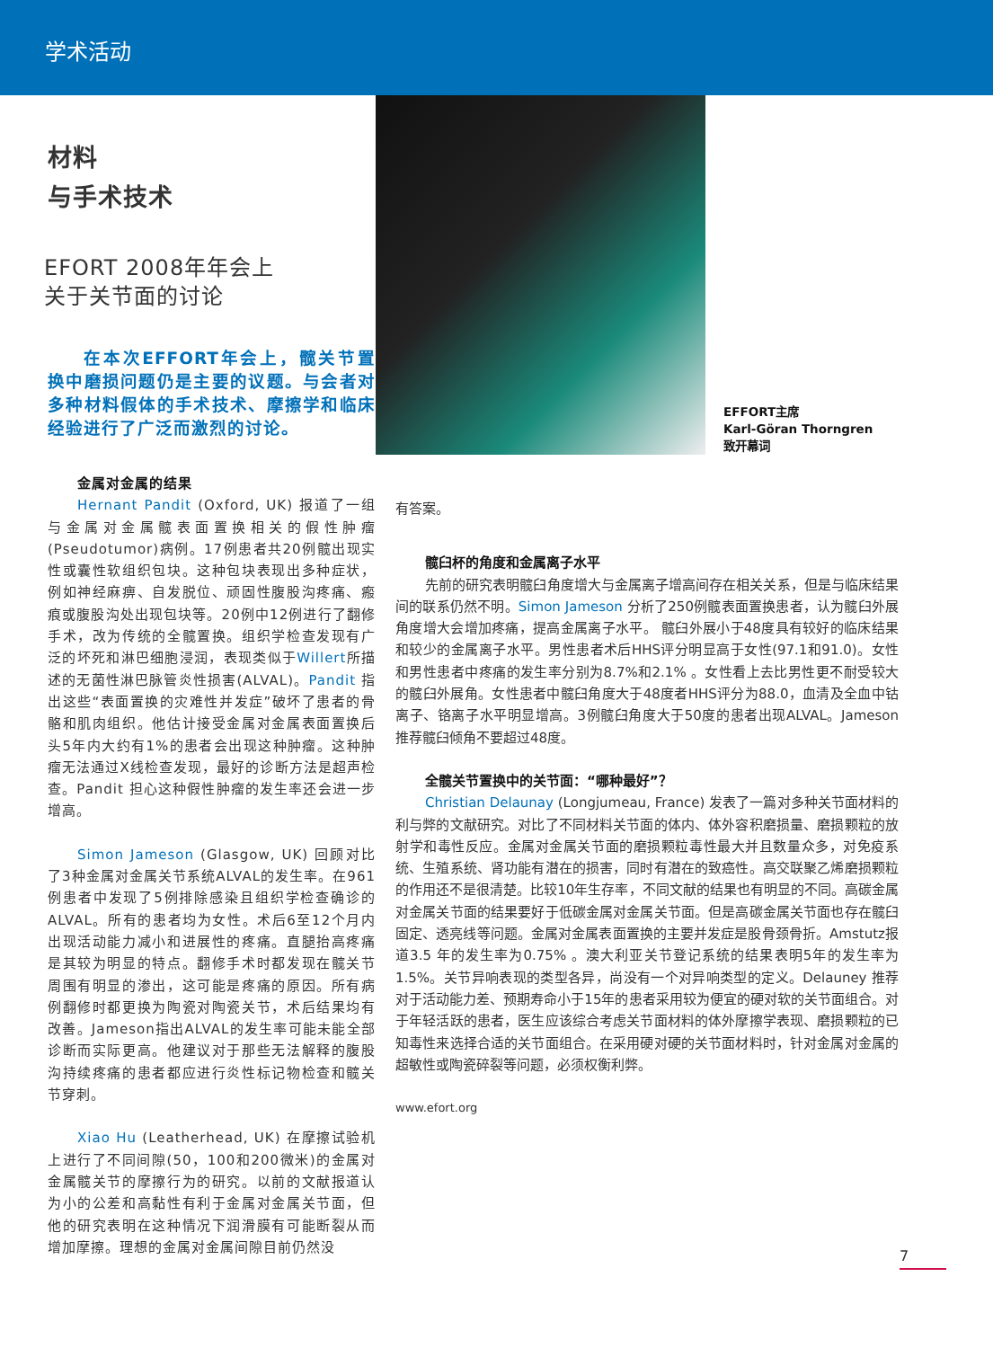学术活动
材料
与手术技术
EFORT 2008年年会上
关于关节面的讨论
在本次EFFORT年会上，髋关节置换中磨损问题仍是主要的议题。与会者对多种材料假体的手术技术、摩擦学和临床经验进行了广泛而激烈的讨论。
金属对金属的结果
Hernant Pandit (Oxford, UK) 报道了一组与金属对金属髋表面置换相关的假性肿瘤(Pseudotumor)病例。17例患者共20例髋出现实性或囊性软组织包块。这种包块表现出多种症状，例如神经麻痹、自发脱位、顽固性腹股沟疼痛、瘢痕或腹股沟处出现包块等。20例中12例进行了翻修手术，改为传统的全髋置换。组织学检查发现有广泛的坏死和淋巴细胞浸润，表现类似于Willert所描述的无菌性淋巴脉管炎性损害(ALVAL)。Pandit 指出这些“表面置换的灾难性并发症”破坏了患者的骨骼和肌肉组织。他估计接受金属对金属表面置换后头5年内大约有1%的患者会出现这种肿瘤。这种肿瘤无法通过X线检查发现，最好的诊断方法是超声检查。Pandit 担心这种假性肿瘤的发生率还会进一步增高。
Simon Jameson (Glasgow, UK) 回顾对比了3种金属对金属关节系统ALVAL的发生率。在961例患者中发现了5例排除感染且组织学检查确诊的ALVAL。所有的患者均为女性。术后6至12个月内出现活动能力减小和进展性的疼痛。直腿抬高疼痛是其较为明显的特点。翻修手术时都发现在髋关节周围有明显的渗出，这可能是疼痛的原因。所有病例翻修时都更换为陶瓷对陶瓷关节，术后结果均有改善。Jameson指出ALVAL的发生率可能未能全部诊断而实际更高。他建议对于那些无法解释的腹股沟持续疼痛的患者都应进行炎性标记物检查和髋关节穿刺。
Xiao Hu (Leatherhead, UK) 在摩擦试验机上进行了不同间隙(50，100和200微米)的金属对金属髋关节的摩擦行为的研究。以前的文献报道认为小的公差和高黏性有利于金属对金属关节面，但他的研究表明在这种情况下润滑膜有可能断裂从而增加摩擦。理想的金属对金属间隙目前仍然没
EFFORT主席
Karl-Göran Thorngren
致开幕词
有答案。
髋臼杯的角度和金属离子水平
先前的研究表明髋臼角度增大与金属离子增高间存在相关关系，但是与临床结果间的联系仍然不明。Simon Jameson 分析了250例髋表面置换患者，认为髋臼外展角度增大会增加疼痛，提高金属离子水平。 髋臼外展小于48度具有较好的临床结果和较少的金属离子水平。男性患者术后HHS评分明显高于女性(97.1和91.0)。女性和男性患者中疼痛的发生率分别为8.7%和2.1% 。女性看上去比男性更不耐受较大的髋臼外展角。女性患者中髋臼角度大于48度者HHS评分为88.0，血清及全血中钴离子、铬离子水平明显增高。3例髋臼角度大于50度的患者出现ALVAL。Jameson 推荐髋臼倾角不要超过48度。
全髋关节置换中的关节面：“哪种最好”？
Christian Delaunay (Longjumeau, France) 发表了一篇对多种关节面材料的利与弊的文献研究。对比了不同材料关节面的体内、体外容积磨损量、磨损颗粒的放射学和毒性反应。金属对金属关节面的磨损颗粒毒性最大并且数量众多，对免疫系统、生殖系统、肾功能有潜在的损害，同时有潜在的致癌性。高交联聚乙烯磨损颗粒的作用还不是很清楚。比较10年生存率，不同文献的结果也有明显的不同。高碳金属对金属关节面的结果要好于低碳金属对金属关节面。但是高碳金属关节面也存在髋臼固定、透亮线等问题。金属对金属表面置换的主要并发症是股骨颈骨折。Amstutz报道3.5 年的发生率为0.75% 。澳大利亚关节登记系统的结果表明5年的发生率为1.5%。关节异响表现的类型各异，尚没有一个对异响类型的定义。Delauney 推荐对于活动能力差、预期寿命小于15年的患者采用较为便宜的硬对软的关节面组合。对于年轻活跃的患者，医生应该综合考虑关节面材料的体外摩擦学表现、磨损颗粒的已知毒性来选择合适的关节面组合。在采用硬对硬的关节面材料时，针对金属对金属的超敏性或陶瓷碎裂等问题，必须权衡利弊。
www.efort.org
7